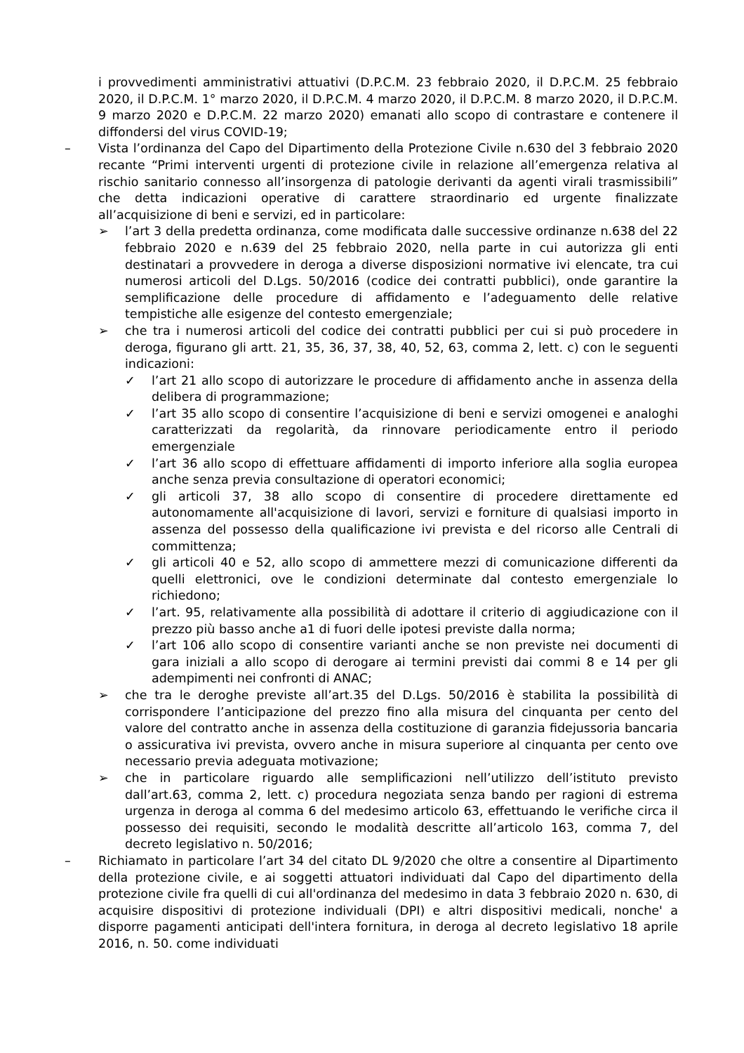i provvedimenti amministrativi attuativi (D.P.C.M. 23 febbraio 2020, il D.P.C.M. 25 febbraio 2020, il D.P.C.M. 1° marzo 2020, il D.P.C.M. 4 marzo 2020, il D.P.C.M. 8 marzo 2020, il D.P.C.M. 9 marzo 2020 e D.P.C.M. 22 marzo 2020) emanati allo scopo di contrastare e contenere il diffondersi del virus COVID-19;
– Vista l’ordinanza del Capo del Dipartimento della Protezione Civile n.630 del 3 febbraio 2020 recante “Primi interventi urgenti di protezione civile in relazione all’emergenza relativa al rischio sanitario connesso all’insorgenza di patologie derivanti da agenti virali trasmissibili” che detta indicazioni operative di carattere straordinario ed urgente finalizzate all’acquisizione di beni e servizi, ed in particolare:
➢ l’art 3 della predetta ordinanza, come modificata dalle successive ordinanze n.638 del 22 febbraio 2020 e n.639 del 25 febbraio 2020, nella parte in cui autorizza gli enti destinatari a provvedere in deroga a diverse disposizioni normative ivi elencate, tra cui numerosi articoli del D.Lgs. 50/2016 (codice dei contratti pubblici), onde garantire la semplificazione delle procedure di affidamento e l’adeguamento delle relative tempistiche alle esigenze del contesto emergenziale;
➢ che tra i numerosi articoli del codice dei contratti pubblici per cui si può procedere in deroga, figurano gli artt. 21, 35, 36, 37, 38, 40, 52, 63, comma 2, lett. c) con le seguenti indicazioni:
✓ l’art 21 allo scopo di autorizzare le procedure di affidamento anche in assenza della delibera di programmazione;
✓ l’art 35 allo scopo di consentire l’acquisizione di beni e servizi omogenei e analoghi caratterizzati da regolarità, da rinnovare periodicamente entro il periodo emergenziale
✓ l’art 36 allo scopo di effettuare affidamenti di importo inferiore alla soglia europea anche senza previa consultazione di operatori economici;
✓ gli articoli 37, 38 allo scopo di consentire di procedere direttamente ed autonomamente all'acquisizione di lavori, servizi e forniture di qualsiasi importo in assenza del possesso della qualificazione ivi prevista e del ricorso alle Centrali di committenza;
✓ gli articoli 40 e 52, allo scopo di ammettere mezzi di comunicazione differenti da quelli elettronici, ove le condizioni determinate dal contesto emergenziale lo richiedono;
✓ l’art. 95, relativamente alla possibilità di adottare il criterio di aggiudicazione con il prezzo più basso anche a1 di fuori delle ipotesi previste dalla norma;
✓ l’art 106 allo scopo di consentire varianti anche se non previste nei documenti di gara iniziali a allo scopo di derogare ai termini previsti dai commi 8 e 14 per gli adempimenti nei confronti di ANAC;
➢ che tra le deroghe previste all’art.35 del D.Lgs. 50/2016 è stabilita la possibilità di corrispondere l’anticipazione del prezzo fino alla misura del cinquanta per cento del valore del contratto anche in assenza della costituzione di garanzia fidejussoria bancaria o assicurativa ivi prevista, ovvero anche in misura superiore al cinquanta per cento ove necessario previa adeguata motivazione;
➢ che in particolare riguardo alle semplificazioni nell’utilizzo dell’istituto previsto dall’art.63, comma 2, lett. c) procedura negoziata senza bando per ragioni di estrema urgenza in deroga al comma 6 del medesimo articolo 63, effettuando le verifiche circa il possesso dei requisiti, secondo le modalità descritte all’articolo 163, comma 7, del decreto legislativo n. 50/2016;
– Richiamato in particolare l’art 34 del citato DL 9/2020 che oltre a consentire al Dipartimento della protezione civile, e ai soggetti attuatori individuati dal Capo del dipartimento della protezione civile fra quelli di cui all'ordinanza del medesimo in data 3 febbraio 2020 n. 630, di acquisire dispositivi di protezione individuali (DPI) e altri dispositivi medicali, nonche' a disporre pagamenti anticipati dell'intera fornitura, in deroga al decreto legislativo 18 aprile 2016, n. 50. come individuati